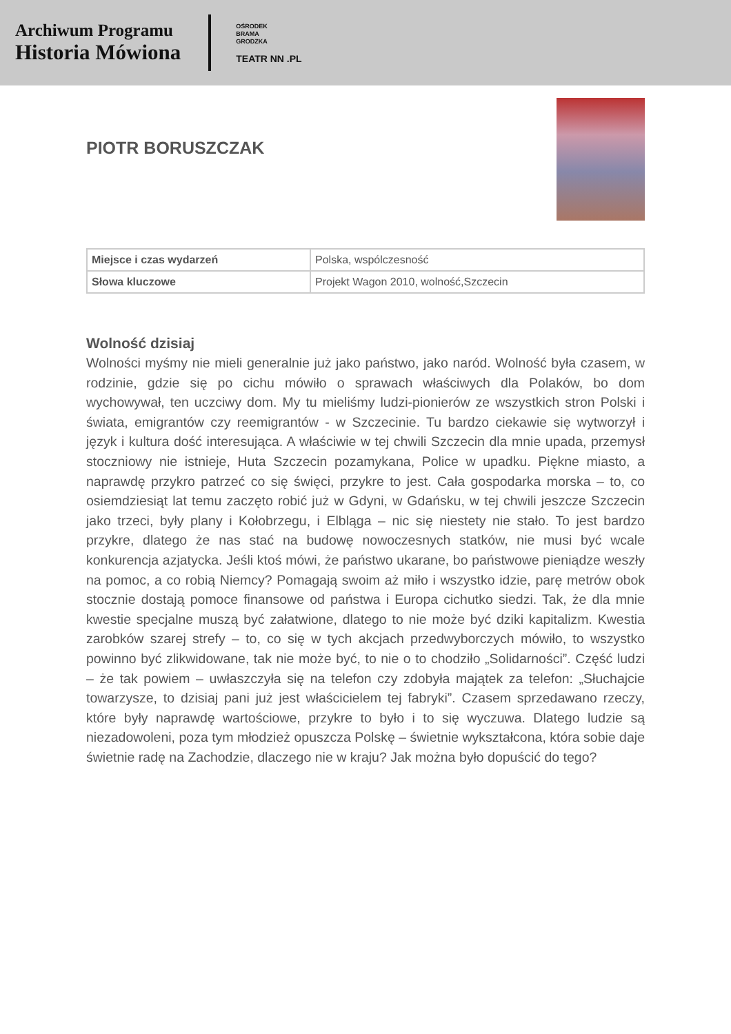Archiwum Programu
Historia Mówiona
OŚRODEK
BRAMA
GRODZKA
TEATR NN .PL
PIOTR BORUSZCZAK
| Miejsce i czas wydarzeń | Polska, wspólczesność |
| Słowa kluczowe | Projekt Wagon 2010, wolność,Szczecin |
Wolność dzisiaj
Wolności myśmy nie mieli generalnie już jako państwo, jako naród. Wolność była czasem, w rodzinie, gdzie się po cichu mówiło o sprawach właściwych dla Polaków, bo dom wychowywał, ten uczciwy dom. My tu mieliśmy ludzi-pionierów ze wszystkich stron Polski i świata, emigrantów czy reemigrantów - w Szczecinie. Tu bardzo ciekawie się wytworzył i język i kultura dość interesująca. A właściwie w tej chwili Szczecin dla mnie upada, przemysł stoczniowy nie istnieje, Huta Szczecin pozamykana, Police w upadku. Piękne miasto, a naprawdę przykro patrzeć co się święci, przykre to jest. Cała gospodarka morska – to, co osiemdziesiąt lat temu zaczęto robić już w Gdyni, w Gdańsku, w tej chwili jeszcze Szczecin jako trzeci, były plany i Kołobrzegu, i Elbląga – nic się niestety nie stało. To jest bardzo przykre, dlatego że nas stać na budowę nowoczesnych statków, nie musi być wcale konkurencja azjatycka. Jeśli ktoś mówi, że państwo ukarane, bo państwowe pieniądze weszły na pomoc, a co robią Niemcy? Pomagają swoim aż miło i wszystko idzie, parę metrów obok stocznie dostają pomoce finansowe od państwa i Europa cichutko siedzi. Tak, że dla mnie kwestie specjalne muszą być załatwione, dlatego to nie może być dziki kapitalizm. Kwestia zarobków szarej strefy – to, co się w tych akcjach przedwyborczych mówiło, to wszystko powinno być zlikwidowane, tak nie może być, to nie o to chodziło „Solidarności”. Część ludzi – że tak powiem – uwłaszczyła się na telefon czy zdobyła majątek za telefon: „Słuchajcie towarzysze, to dzisiaj pani już jest właścicielem tej fabryki”. Czasem sprzedawano rzeczy, które były naprawdę wartościowe, przykre to było i to się wyczuwa. Dlatego ludzie są niezadowoleni, poza tym młodzież opuszcza Polskę – świetnie wykształcona, która sobie daje świetnie radę na Zachodzie, dlaczego nie w kraju? Jak można było dopuścić do tego?